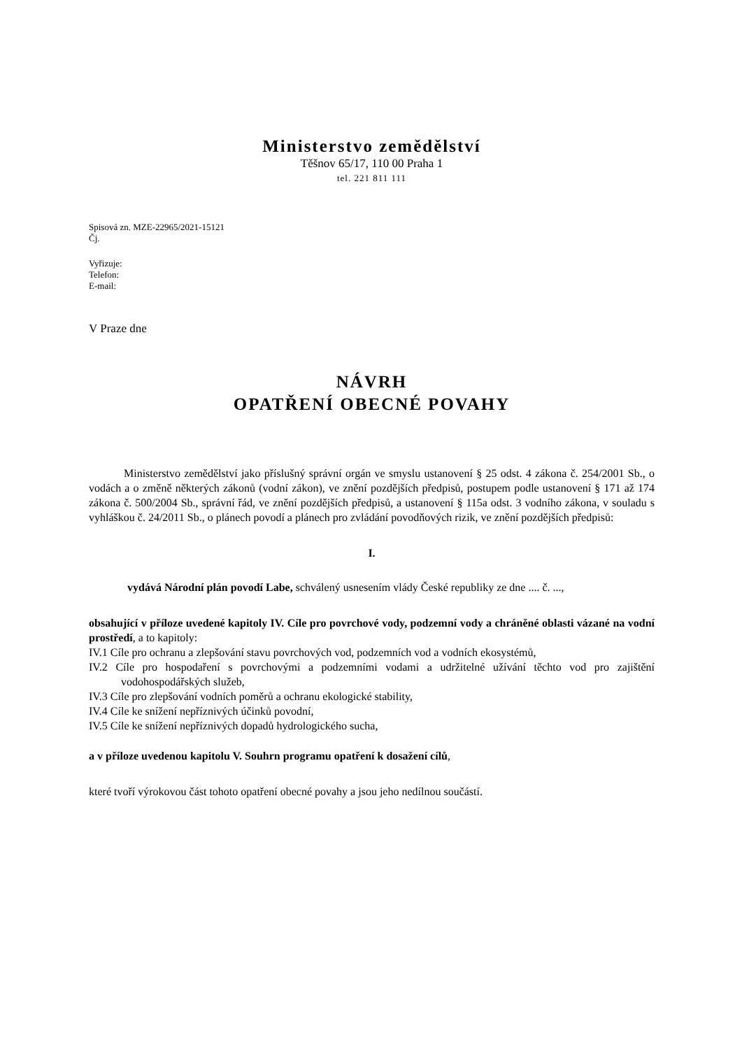Ministerstvo zemědělství
Těšnov 65/17, 110 00 Praha 1
tel. 221 811 111
Spisová zn. MZE-22965/2021-15121
Čj.
Vyřizuje:
Telefon:
E-mail:
V Praze dne
NÁVRH
OPATŘENÍ OBECNÉ POVAHY
Ministerstvo zemědělství jako příslušný správní orgán ve smyslu ustanovení § 25 odst. 4 zákona č. 254/2001 Sb., o vodách a o změně některých zákonů (vodní zákon), ve znění pozdějších předpisů, postupem podle ustanovení § 171 až 174 zákona č. 500/2004 Sb., správní řád, ve znění pozdějších předpisů, a ustanovení § 115a odst. 3 vodního zákona, v souladu s vyhláškou č. 24/2011 Sb., o plánech povodí a plánech pro zvládání povodňových rizik, ve znění pozdějších předpisů:
I.
vydává Národní plán povodí Labe, schválený usnesením vlády České republiky ze dne .... č. ...,
obsahující v příloze uvedené kapitoly IV. Cíle pro povrchové vody, podzemní vody a chráněné oblasti vázané na vodní prostředí, a to kapitoly:
IV.1 Cíle pro ochranu a zlepšování stavu povrchových vod, podzemních vod a vodních ekosystémů,
IV.2 Cíle pro hospodaření s povrchovými a podzemními vodami a udržitelné užívání těchto vod pro zajištění vodohospodářských služeb,
IV.3 Cíle pro zlepšování vodních poměrů a ochranu ekologické stability,
IV.4 Cíle ke snížení nepříznivých účinků povodní,
IV.5 Cíle ke snížení nepříznivých dopadů hydrologického sucha,
a v příloze uvedenou kapitolu V. Souhrn programu opatření k dosažení cílů,
které tvoří výrokovou část tohoto opatření obecné povahy a jsou jeho nedílnou součástí.